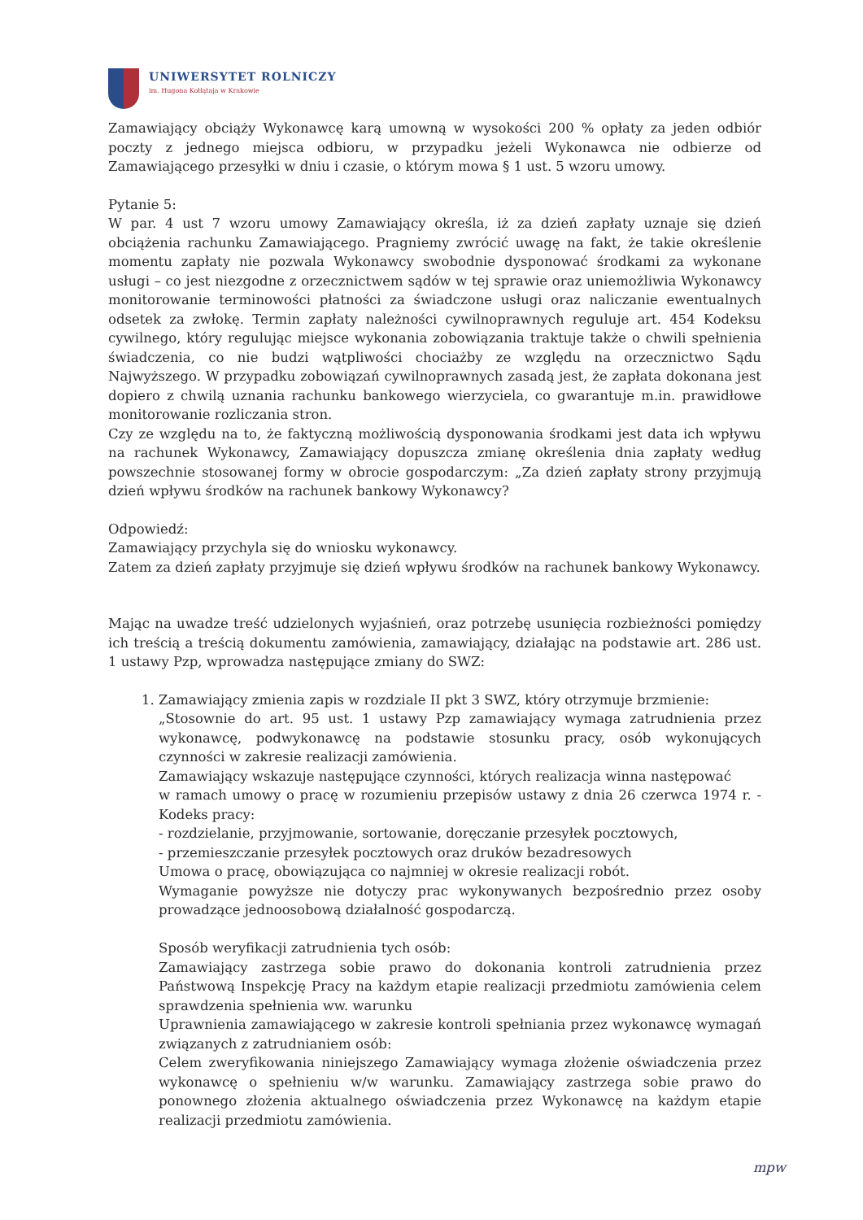UNIWERSYTET ROLNICZY
im. Hugona Kołłątaja w Krakowie
Zamawiający obciąży Wykonawcę karą umowną w wysokości 200 % opłaty za jeden odbiór poczty z jednego miejsca odbioru, w przypadku jeżeli Wykonawca nie odbierze od Zamawiającego przesyłki w dniu i czasie, o którym mowa § 1 ust. 5 wzoru umowy.
Pytanie 5:
W par. 4 ust 7 wzoru umowy Zamawiający określa, iż za dzień zapłaty uznaje się dzień obciążenia rachunku Zamawiającego. Pragniemy zwrócić uwagę na fakt, że takie określenie momentu zapłaty nie pozwala Wykonawcy swobodnie dysponować środkami za wykonane usługi – co jest niezgodne z orzecznictwem sądów w tej sprawie oraz uniemożliwia Wykonawcy monitorowanie terminowości płatności za świadczone usługi oraz naliczanie ewentualnych odsetek za zwłokę. Termin zapłaty należności cywilnoprawnych reguluje art. 454 Kodeksu cywilnego, który regulując miejsce wykonania zobowiązania traktuje także o chwili spełnienia świadczenia, co nie budzi wątpliwości chociażby ze względu na orzecznictwo Sądu Najwyższego. W przypadku zobowiązań cywilnoprawnych zasadą jest, że zapłata dokonana jest dopiero z chwilą uznania rachunku bankowego wierzyciela, co gwarantuje m.in. prawidłowe monitorowanie rozliczania stron.
Czy ze względu na to, że faktyczną możliwością dysponowania środkami jest data ich wpływu na rachunek Wykonawcy, Zamawiający dopuszcza zmianę określenia dnia zapłaty według powszechnie stosowanej formy w obrocie gospodarczym: „Za dzień zapłaty strony przyjmują dzień wpływu środków na rachunek bankowy Wykonawcy?
Odpowiedź:
Zamawiający przychyla się do wniosku wykonawcy.
Zatem za dzień zapłaty przyjmuje się dzień wpływu środków na rachunek bankowy Wykonawcy.
Mając na uwadze treść udzielonych wyjaśnień, oraz potrzebę usunięcia rozbieżności pomiędzy ich treścią a treścią dokumentu zamówienia, zamawiający, działając na podstawie art. 286 ust. 1 ustawy Pzp, wprowadza następujące zmiany do SWZ:
1. Zamawiający zmienia zapis w rozdziale II pkt 3 SWZ, który otrzymuje brzmienie:
„Stosownie do art. 95 ust. 1 ustawy Pzp zamawiający wymaga zatrudnienia przez wykonawcę, podwykonawcę na podstawie stosunku pracy, osób wykonujących czynności w zakresie realizacji zamówienia.
Zamawiający wskazuje następujące czynności, których realizacja winna następować
w ramach umowy o pracę w rozumieniu przepisów ustawy z dnia 26 czerwca 1974 r. - Kodeks pracy:
- rozdzielanie, przyjmowanie, sortowanie, doręczanie przesyłek pocztowych,
- przemieszczanie przesyłek pocztowych oraz druków bezadresowych
Umowa o pracę, obowiązująca co najmniej w okresie realizacji robót.
Wymaganie powyższe nie dotyczy prac wykonywanych bezpośrednio przez osoby prowadzące jednoosobową działalność gospodarczą.
Sposób weryfikacji zatrudnienia tych osób:
Zamawiający zastrzega sobie prawo do dokonania kontroli zatrudnienia przez Państwową Inspekcję Pracy na każdym etapie realizacji przedmiotu zamówienia celem sprawdzenia spełnienia ww. warunku
Uprawnienia zamawiającego w zakresie kontroli spełniania przez wykonawcę wymagań związanych z zatrudnianiem osób:
Celem zweryfikowania niniejszego Zamawiający wymaga złożenie oświadczenia przez wykonawcę o spełnieniu w/w warunku. Zamawiający zastrzega sobie prawo do ponownego złożenia aktualnego oświadczenia przez Wykonawcę na każdym etapie realizacji przedmiotu zamówienia.
mpw